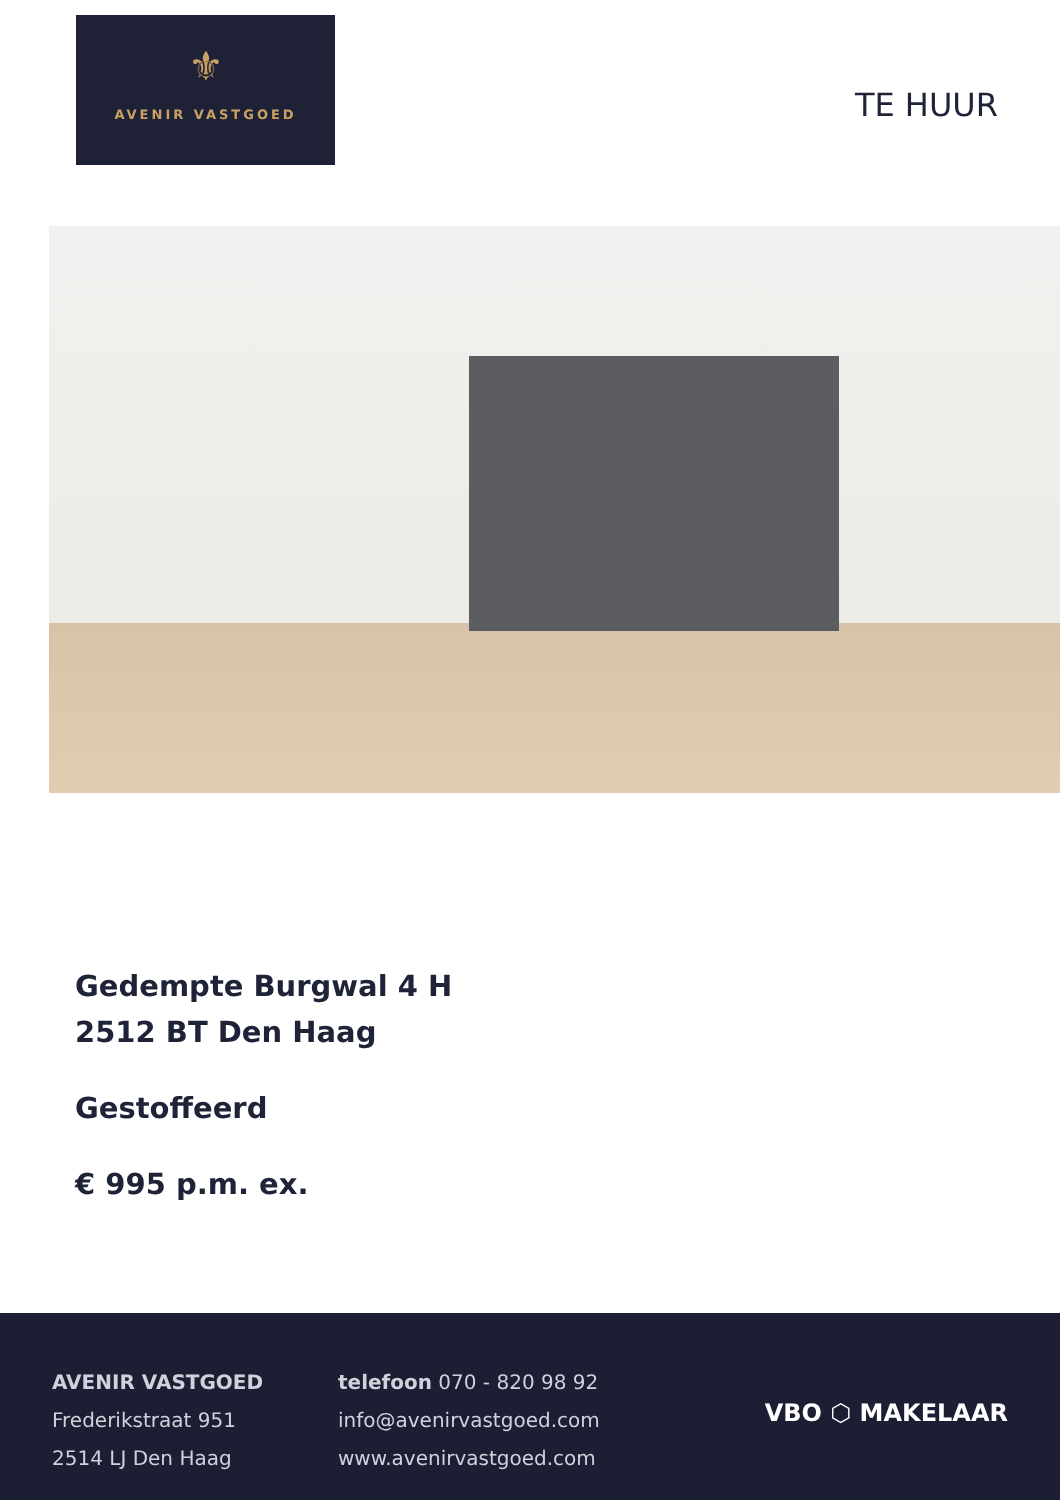⚜
AVENIR VASTGOED
TE HUUR
Gedempte Burgwal 4 H
2512 BT Den Haag
Gestoffeerd
€ 995 p.m. ex.
AVENIR VASTGOED
Frederikstraat 951
2514 LJ Den Haag
telefoon 070 - 820 98 92
info@avenirvastgoed.com
www.avenirvastgoed.com
VBO ⬡ MAKELAAR